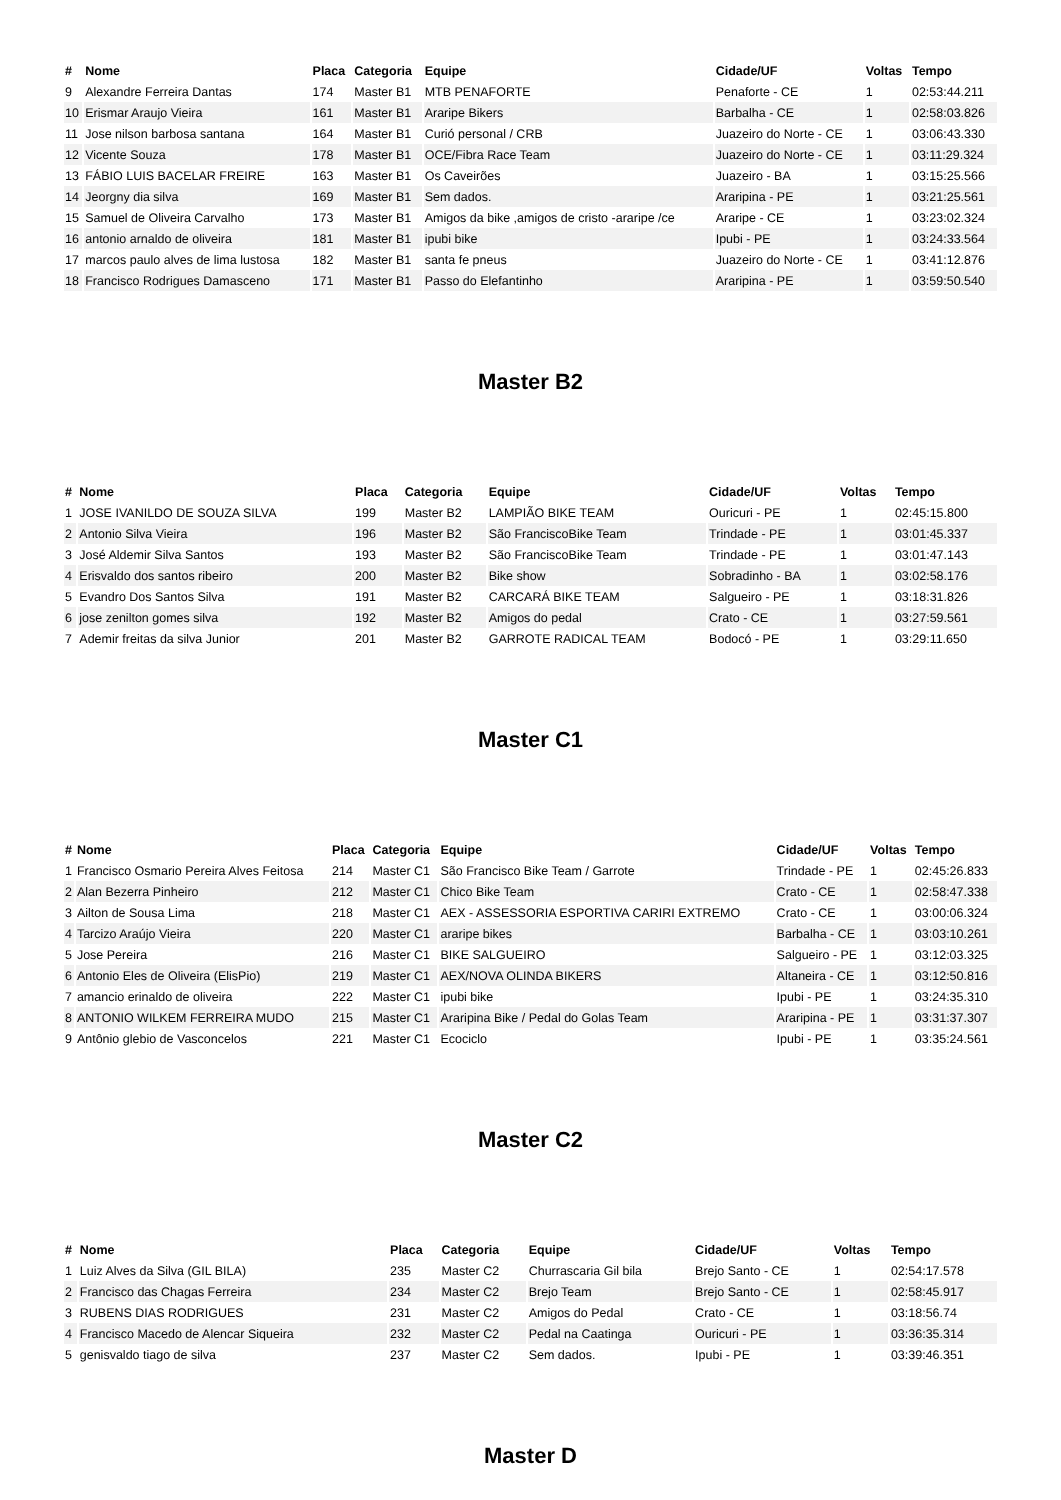| # | Nome | Placa | Categoria | Equipe | Cidade/UF | Voltas | Tempo |
| --- | --- | --- | --- | --- | --- | --- | --- |
| 9 | Alexandre Ferreira Dantas | 174 | Master B1 | MTB PENAFORTE | Penaforte - CE | 1 | 02:53:44.211 |
| 10 | Erismar Araujo Vieira | 161 | Master B1 | Araripe Bikers | Barbalha - CE | 1 | 02:58:03.826 |
| 11 | Jose nilson barbosa santana | 164 | Master B1 | Curió personal / CRB | Juazeiro do Norte - CE | 1 | 03:06:43.330 |
| 12 | Vicente Souza | 178 | Master B1 | OCE/Fibra Race Team | Juazeiro do Norte - CE | 1 | 03:11:29.324 |
| 13 | FÁBIO LUIS BACELAR FREIRE | 163 | Master B1 | Os Caveirões | Juazeiro - BA | 1 | 03:15:25.566 |
| 14 | Jeorgny dia silva | 169 | Master B1 | Sem dados. | Araripina - PE | 1 | 03:21:25.561 |
| 15 | Samuel de Oliveira Carvalho | 173 | Master B1 | Amigos da bike ,amigos de cristo -araripe /ce | Araripe - CE | 1 | 03:23:02.324 |
| 16 | antonio arnaldo de oliveira | 181 | Master B1 | ipubi bike | Ipubi - PE | 1 | 03:24:33.564 |
| 17 | marcos paulo alves de lima lustosa | 182 | Master B1 | santa fe pneus | Juazeiro do Norte - CE | 1 | 03:41:12.876 |
| 18 | Francisco Rodrigues Damasceno | 171 | Master B1 | Passo do Elefantinho | Araripina - PE | 1 | 03:59:50.540 |
Master B2
| # | Nome | Placa | Categoria | Equipe | Cidade/UF | Voltas | Tempo |
| --- | --- | --- | --- | --- | --- | --- | --- |
| 1 | JOSE IVANILDO DE SOUZA SILVA | 199 | Master B2 | LAMPIÃO BIKE TEAM | Ouricuri - PE | 1 | 02:45:15.800 |
| 2 | Antonio Silva Vieira | 196 | Master B2 | São FranciscoBike Team | Trindade - PE | 1 | 03:01:45.337 |
| 3 | José Aldemir Silva Santos | 193 | Master B2 | São FranciscoBike Team | Trindade - PE | 1 | 03:01:47.143 |
| 4 | Erisvaldo dos santos ribeiro | 200 | Master B2 | Bike show | Sobradinho - BA | 1 | 03:02:58.176 |
| 5 | Evandro Dos Santos Silva | 191 | Master B2 | CARCARÁ BIKE TEAM | Salgueiro - PE | 1 | 03:18:31.826 |
| 6 | jose zenilton gomes silva | 192 | Master B2 | Amigos do pedal | Crato - CE | 1 | 03:27:59.561 |
| 7 | Ademir freitas da silva Junior | 201 | Master B2 | GARROTE RADICAL TEAM | Bodocó - PE | 1 | 03:29:11.650 |
Master C1
| # | Nome | Placa | Categoria | Equipe | Cidade/UF | Voltas | Tempo |
| --- | --- | --- | --- | --- | --- | --- | --- |
| 1 | Francisco Osmario Pereira Alves Feitosa | 214 | Master C1 | São Francisco Bike Team / Garrote | Trindade - PE | 1 | 02:45:26.833 |
| 2 | Alan Bezerra Pinheiro | 212 | Master C1 | Chico Bike Team | Crato - CE | 1 | 02:58:47.338 |
| 3 | Ailton de Sousa Lima | 218 | Master C1 | AEX - ASSESSORIA ESPORTIVA CARIRI EXTREMO | Crato - CE | 1 | 03:00:06.324 |
| 4 | Tarcizo Araújo Vieira | 220 | Master C1 | araripe bikes | Barbalha - CE | 1 | 03:03:10.261 |
| 5 | Jose Pereira | 216 | Master C1 | BIKE SALGUEIRO | Salgueiro - PE | 1 | 03:12:03.325 |
| 6 | Antonio Eles de Oliveira (ElisPio) | 219 | Master C1 | AEX/NOVA OLINDA BIKERS | Altaneira - CE | 1 | 03:12:50.816 |
| 7 | amancio erinaldo de oliveira | 222 | Master C1 | ipubi bike | Ipubi - PE | 1 | 03:24:35.310 |
| 8 | ANTONIO WILKEM FERREIRA MUDO | 215 | Master C1 | Araripina Bike / Pedal do Golas Team | Araripina - PE | 1 | 03:31:37.307 |
| 9 | Antônio glebio de Vasconcelos | 221 | Master C1 | Ecociclo | Ipubi - PE | 1 | 03:35:24.561 |
Master C2
| # | Nome | Placa | Categoria | Equipe | Cidade/UF | Voltas | Tempo |
| --- | --- | --- | --- | --- | --- | --- | --- |
| 1 | Luiz Alves da Silva (GIL BILA) | 235 | Master C2 | Churrascaria Gil bila | Brejo Santo - CE | 1 | 02:54:17.578 |
| 2 | Francisco das Chagas Ferreira | 234 | Master C2 | Brejo Team | Brejo Santo - CE | 1 | 02:58:45.917 |
| 3 | RUBENS DIAS RODRIGUES | 231 | Master C2 | Amigos do Pedal | Crato - CE | 1 | 03:18:56.74 |
| 4 | Francisco Macedo de Alencar Siqueira | 232 | Master C2 | Pedal na Caatinga | Ouricuri - PE | 1 | 03:36:35.314 |
| 5 | genisvaldo tiago de silva | 237 | Master C2 | Sem dados. | Ipubi - PE | 1 | 03:39:46.351 |
Master D